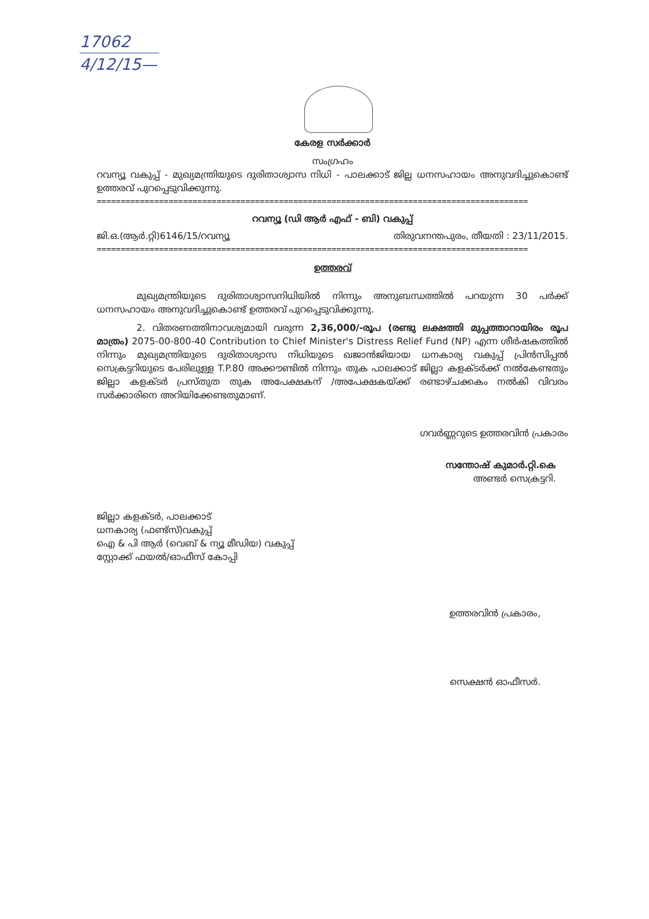17062
4/12/15—
കേരള സർക്കാർ
സംഗ്രഹം
റവന്യൂ വകുപ്പ് - മുഖ്യമന്ത്രിയുടെ ദുരിതാശ്വാസ നിധി - പാലക്കാട് ജില്ല ധനസഹായം അനുവദിച്ചുകൊണ്ട് ഉത്തരവ് പുറപ്പെടുവിക്കുന്നു.
==========================================================================================
റവന്യൂ (ഡി ആർ എഫ് - ബി) വകുപ്പ്
ജി.ഒ.(ആർ.റ്റി)6146/15/റവന്യൂ തിരുവനന്തപുരം, തീയതി : 23/11/2015.
==========================================================================================
ഉത്തരവ്
മുഖ്യമന്ത്രിയുടെ ദുരിതാശ്വാസനിധിയിൽ നിന്നും അനുബന്ധത്തിൽ പറയുന്ന 30 പർക്ക് ധനസഹായം അനുവദിച്ചുകൊണ്ട് ഉത്തരവ് പുറപ്പെടുവിക്കുന്നു.
2. വിതരണത്തിനാവശ്യമായി വരുന്ന 2,36,000/-രൂപ (രണ്ടു ലക്ഷത്തി മുപ്പത്താറായിരം രൂപ മാത്രം) 2075-00-800-40 Contribution to Chief Minister's Distress Relief Fund (NP) എന്ന ശീർഷകത്തിൽ നിന്നും മുഖ്യമന്ത്രിയുടെ ദുരിതാശ്വാസ നിധിയുടെ ഖജാൻജിയായ ധനകാര്യ വകുപ്പ് പ്രിൻസിപ്പൽ സെക്രട്ടറിയുടെ പേരിലുള്ള T.P.80 അക്കൗണ്ടിൽ നിന്നും തുക പാലക്കാട് ജില്ലാ കളക്ടർക്ക് നൽകേണ്ടതും ജില്ലാ കളക്ടർ പ്രസ്തുത തുക അപേക്ഷകന് /അപേക്ഷകയ്ക്ക് രണ്ടാഴ്ചക്കകം നൽകി വിവരം സർക്കാരിനെ അറിയിക്കേണ്ടതുമാണ്.
ഗവർണ്ണറുടെ ഉത്തരവിൻ പ്രകാരം
സന്തോഷ് കുമാർ.റ്റി.കെ
അണ്ടർ സെക്രട്ടറി.
ജില്ലാ കളക്ടർ, പാലക്കാട്
ധനകാര്യ (ഫണ്ട്സ്)വകുപ്പ്
ഐ & പി ആർ (വെബ് & ന്യൂ മീഡിയ) വകുപ്പ്
സ്റ്റോക്ക് ഫയൽ/ഓഫീസ് കോപ്പി
ഉത്തരവിൻ പ്രകാരം,
സെക്ഷൻ ഓഫീസർ.